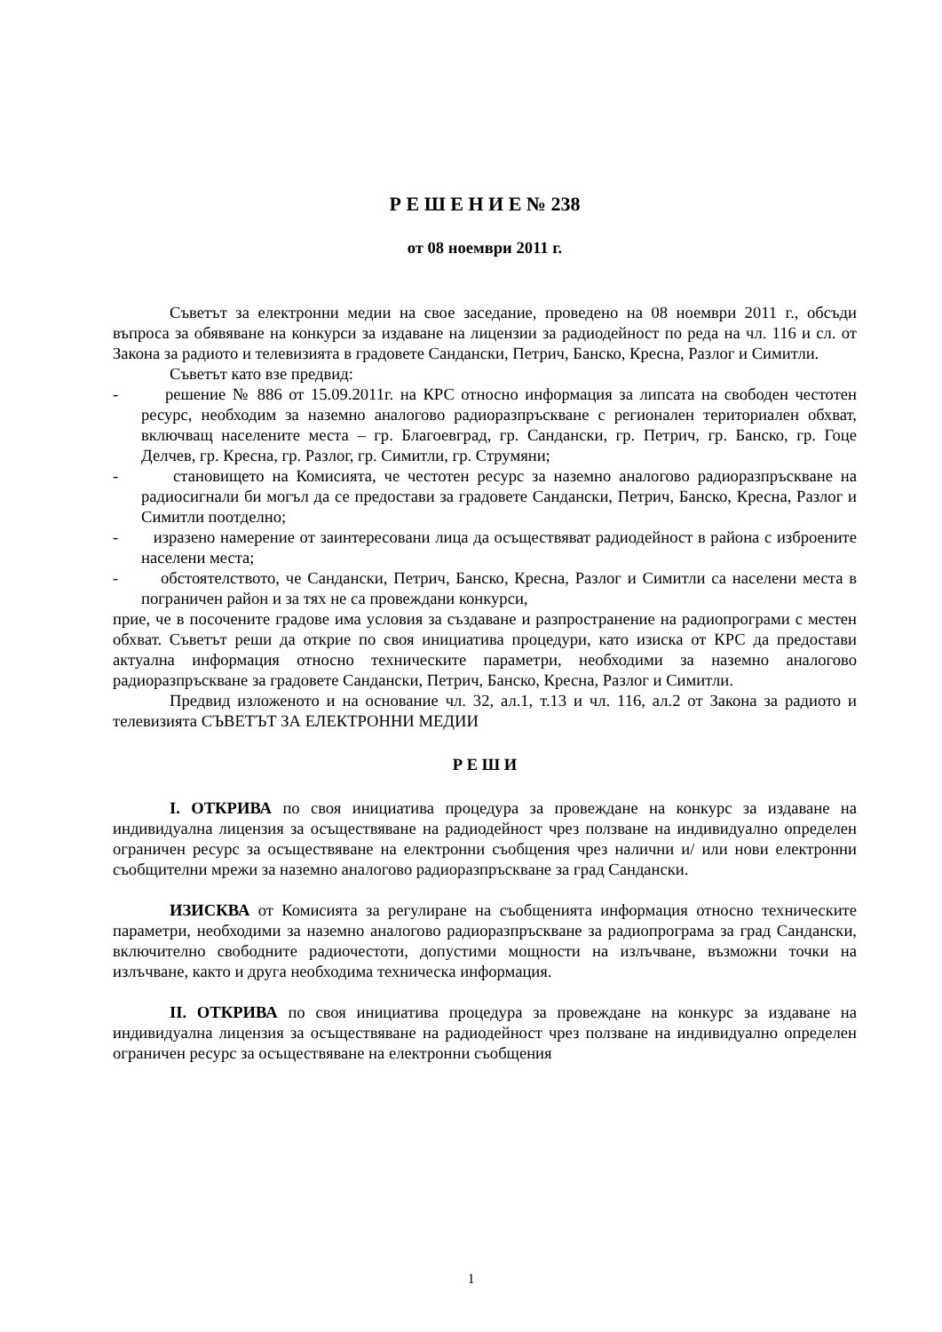Р Е Ш Е Н И Е № 238
от 08 ноември 2011 г.
Съветът за електронни медии на свое заседание, проведено на 08 ноември 2011 г., обсъди въпроса за обявяване на конкурси за издаване на лицензии за радиодейност по реда на чл. 116 и сл. от Закона за радиото и телевизията в градовете Сандански, Петрич, Банско, Кресна, Разлог и Симитли.
Съветът като взе предвид:
- решение № 886 от 15.09.2011г. на КРС относно информация за липсата на свободен честотен ресурс, необходим за наземно аналогово радиоразпръскване с регионален териториален обхват, включващ населените места – гр. Благоевград, гр. Сандански, гр. Петрич, гр. Банско, гр. Гоце Делчев, гр. Кресна, гр. Разлог, гр. Симитли, гр. Струмяни;
- становището на Комисията, че честотен ресурс за наземно аналогово радиоразпръскване на радиосигнали би могъл да се предостави за градовете Сандански, Петрич, Банско, Кресна, Разлог и Симитли поотделно;
- изразено намерение от заинтересовани лица да осъществяват радиодейност в района с изброените населени места;
- обстоятелството, че Сандански, Петрич, Банско, Кресна, Разлог и Симитли са населени места в пограничен район и за тях не са провеждани конкурси,
прие, че в посочените градове има условия за създаване и разпространение на радиопрограми с местен обхват. Съветът реши да открие по своя инициатива процедури, като изиска от КРС да предостави актуална информация относно техническите параметри, необходими за наземно аналогово радиоразпръскване за градовете Сандански, Петрич, Банско, Кресна, Разлог и Симитли.
Предвид изложеното и на основание чл. 32, ал.1, т.13 и чл. 116, ал.2 от Закона за радиото и телевизията СЪВЕТЪТ ЗА ЕЛЕКТРОННИ МЕДИИ
Р Е Ш И
I. ОТКРИВА по своя инициатива процедура за провеждане на конкурс за издаване на индивидуална лицензия за осъществяване на радиодейност чрез ползване на индивидуално определен ограничен ресурс за осъществяване на електронни съобщения чрез налични и/ или нови електронни съобщителни мрежи за наземно аналогово радиоразпръскване за град Сандански.
ИЗИСКВА от Комисията за регулиране на съобщенията информация относно техническите параметри, необходими за наземно аналогово радиоразпръскване за радиопрограма за град Сандански, включително свободните радиочестоти, допустими мощности на излъчване, възможни точки на излъчване, както и друга необходима техническа информация.
II. ОТКРИВА по своя инициатива процедура за провеждане на конкурс за издаване на индивидуална лицензия за осъществяване на радиодейност чрез ползване на индивидуално определен ограничен ресурс за осъществяване на електронни съобщения
1